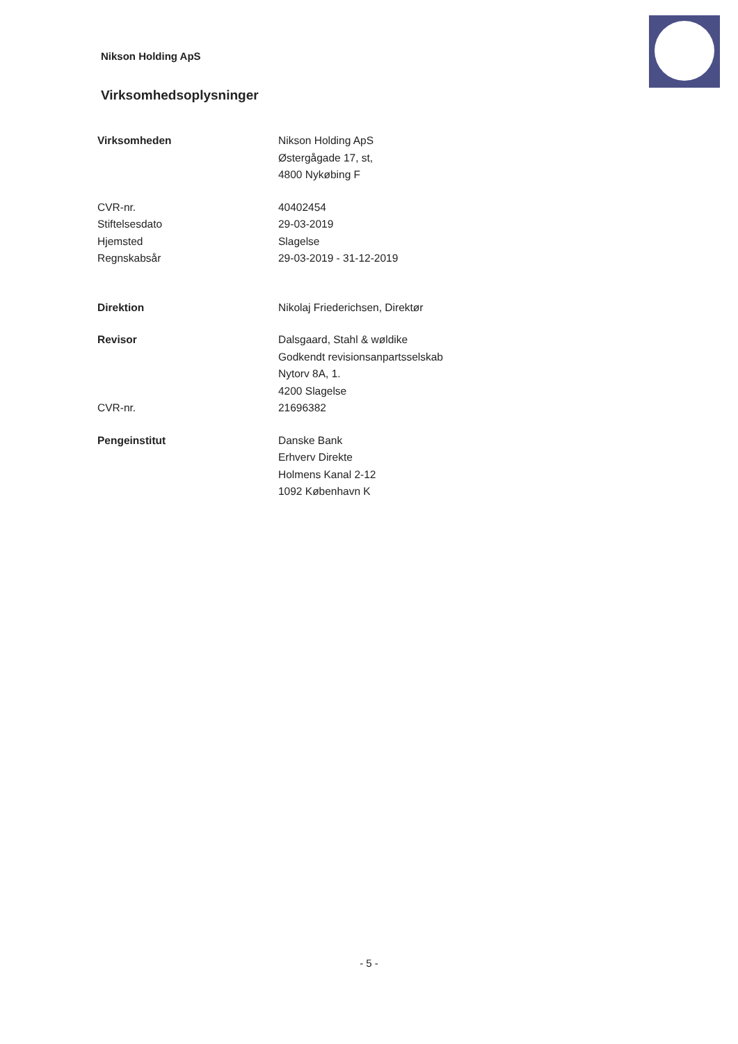Nikson Holding ApS
Virksomhedsoplysninger
| Virksomheden | Nikson Holding ApS Østergågade 17, st, 4800 Nykøbing F |
| CVR-nr. | 40402454 |
| Stiftelsesdato | 29-03-2019 |
| Hjemsted | Slagelse |
| Regnskabsår | 29-03-2019 - 31-12-2019 |
| Direktion | Nikolaj Friederichsen, Direktør |
| Revisor | Dalsgaard, Stahl & wøldike Godkendt revisionsanpartsselskab Nytorv 8A, 1. 4200 Slagelse |
| CVR-nr. | 21696382 |
| Pengeinstitut | Danske Bank Erhverv Direkte Holmens Kanal 2-12 1092 København K |
- 5 -